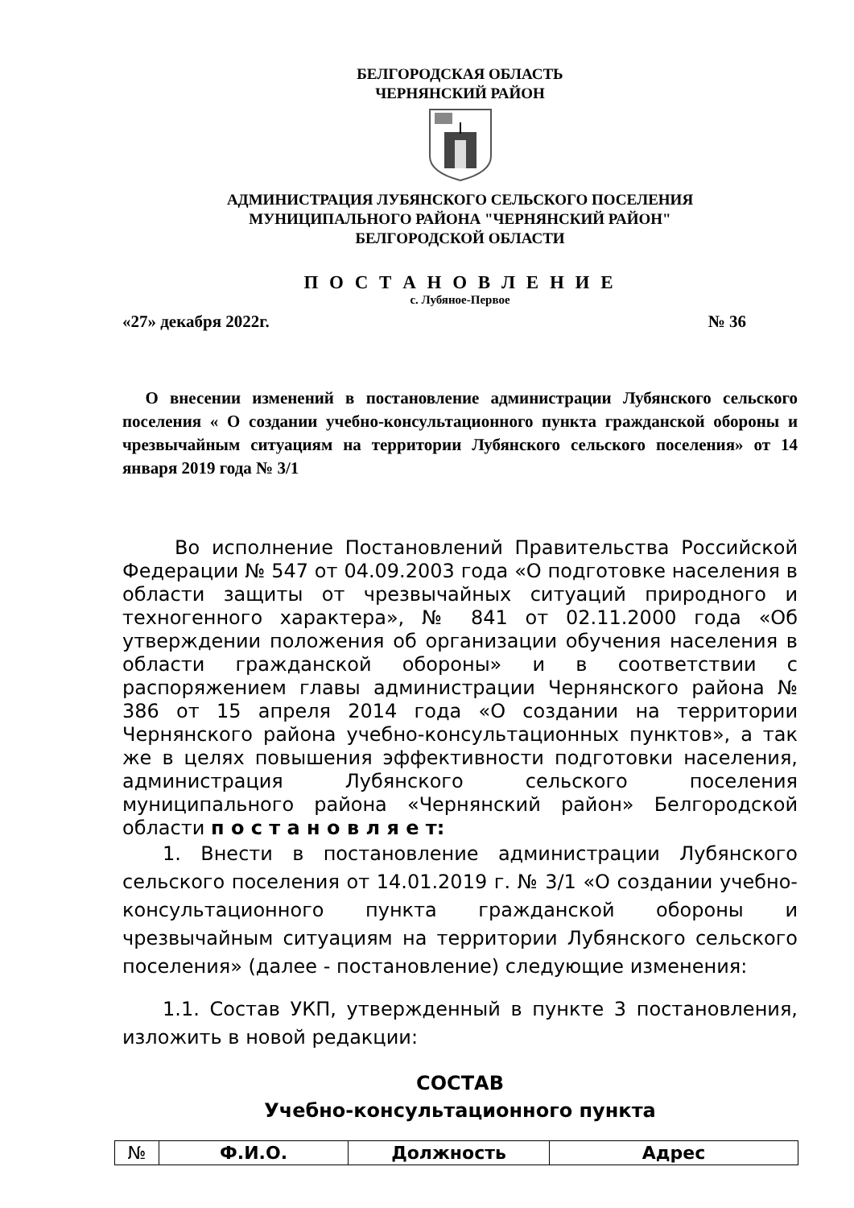БЕЛГОРОДСКАЯ ОБЛАСТЬ
ЧЕРНЯНСКИЙ РАЙОН
АДМИНИСТРАЦИЯ ЛУБЯНСКОГО СЕЛЬСКОГО ПОСЕЛЕНИЯ
МУНИЦИПАЛЬНОГО РАЙОНА "ЧЕРНЯНСКИЙ РАЙОН"
БЕЛГОРОДСКОЙ ОБЛАСТИ
П О С Т А Н О В Л Е Н И Е
с. Лубяное-Первое
«27» декабря 2022г. № 36
О внесении изменений в постановление администрации Лубянского сельского поселения « О создании учебно-консультационного пункта гражданской обороны и чрезвычайным ситуациям на территории Лубянского сельского поселения» от 14 января 2019 года № 3/1
Во исполнение Постановлений Правительства Российской Федерации № 547 от 04.09.2003 года «О подготовке населения в области защиты от чрезвычайных ситуаций природного и техногенного характера», № 841 от 02.11.2000 года «Об утверждении положения об организации обучения населения в области гражданской обороны» и в соответствии с распоряжением главы администрации Чернянского района № 386 от 15 апреля 2014 года «О создании на территории Чернянского района учебно-консультационных пунктов», а так же в целях повышения эффективности подготовки населения, администрация Лубянского сельского поселения муниципального района «Чернянский район» Белгородской области п о с т а н о в л я е т:
1. Внести в постановление администрации Лубянского сельского поселения от 14.01.2019 г. № 3/1 «О создании учебно-консультационного пункта гражданской обороны и чрезвычайным ситуациям на территории Лубянского сельского поселения» (далее - постановление) следующие изменения:
1.1. Состав УКП, утвержденный в пункте 3 постановления, изложить в новой редакции:
СОСТАВ
Учебно-консультационного пункта
| № | Ф.И.О. | Должность | Адрес |
| --- | --- | --- | --- |